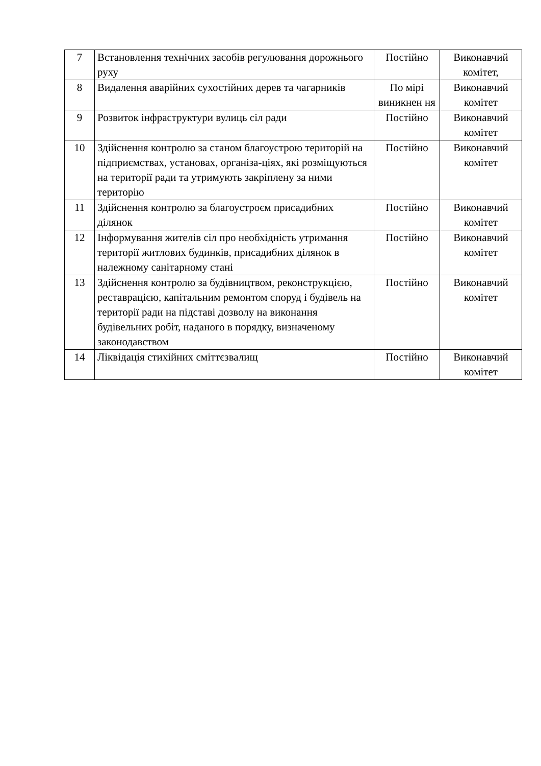| 7 | Встановлення технічних засобів регулювання дорожнього руху | Постійно | Виконавчий комітет, |
| 8 | Видалення аварійних сухостійних дерев та чагарників | По мірі виникнен ня | Виконавчий комітет |
| 9 | Розвиток інфраструктури вулиць сіл ради | Постійно | Виконавчий комітет |
| 10 | Здійснення контролю за станом благоустрою територій на підприємствах, установах, організа-ціях, які розміщуються на території ради та утримують закріплену за ними територію | Постійно | Виконавчий комітет |
| 11 | Здійснення контролю за благоустроєм присадибних ділянок | Постійно | Виконавчий комітет |
| 12 | Інформування жителів сіл про необхідність утримання території житлових будинків, присадибних ділянок в належному санітарному стані | Постійно | Виконавчий комітет |
| 13 | Здійснення контролю за будівництвом, реконструкцією, реставрацією, капітальним ремонтом споруд і будівель на території ради на підставі дозволу на виконання будівельних робіт, наданого в порядку, визначеному законодавством | Постійно | Виконавчий комітет |
| 14 | Ліквідація стихійних сміттєзвалищ | Постійно | Виконавчий комітет |